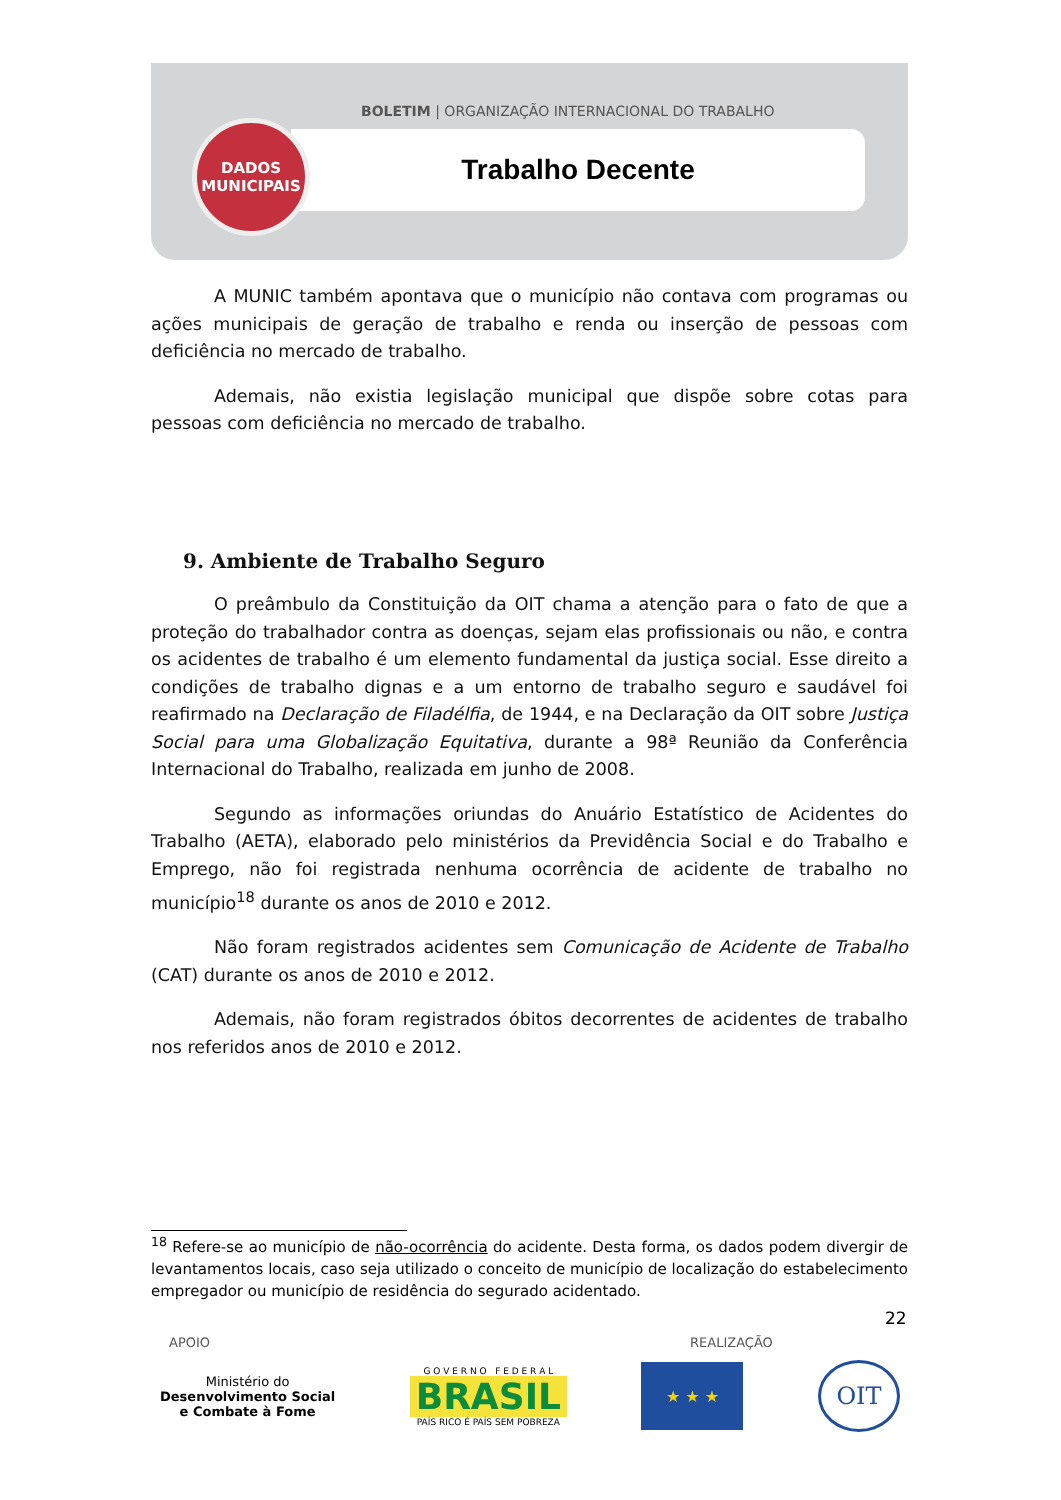BOLETIM | ORGANIZAÇÃO INTERNACIONAL DO TRABALHO
Trabalho Decente
DADOS
MUNICIPAIS
A MUNIC também apontava que o município não contava com programas ou ações municipais de geração de trabalho e renda ou inserção de pessoas com deficiência no mercado de trabalho.
Ademais, não existia legislação municipal que dispõe sobre cotas para pessoas com deficiência no mercado de trabalho.
9. Ambiente de Trabalho Seguro
O preâmbulo da Constituição da OIT chama a atenção para o fato de que a proteção do trabalhador contra as doenças, sejam elas profissionais ou não, e contra os acidentes de trabalho é um elemento fundamental da justiça social. Esse direito a condições de trabalho dignas e a um entorno de trabalho seguro e saudável foi reafirmado na Declaração de Filadélfia, de 1944, e na Declaração da OIT sobre Justiça Social para uma Globalização Equitativa, durante a 98ª Reunião da Conferência Internacional do Trabalho, realizada em junho de 2008.
Segundo as informações oriundas do Anuário Estatístico de Acidentes do Trabalho (AETA), elaborado pelo ministérios da Previdência Social e do Trabalho e Emprego, não foi registrada nenhuma ocorrência de acidente de trabalho no município<sup>18</sup> durante os anos de 2010 e 2012.
Não foram registrados acidentes sem Comunicação de Acidente de Trabalho (CAT) durante os anos de 2010 e 2012.
Ademais, não foram registrados óbitos decorrentes de acidentes de trabalho nos referidos anos de 2010 e 2012.
<sup>18</sup> Refere-se ao município de não-ocorrência do acidente. Desta forma, os dados podem divergir de levantamentos locais, caso seja utilizado o conceito de município de localização do estabelecimento empregador ou município de residência do segurado acidentado.
22
APOIO REALIZAÇÃO
Ministério do
Desenvolvimento Social
e Combate à Fome
G O V E R N O F E D E R A L
BRASIL
PAÍS RICO É PAÍS SEM POBREZA
★ ★ ★
OIT